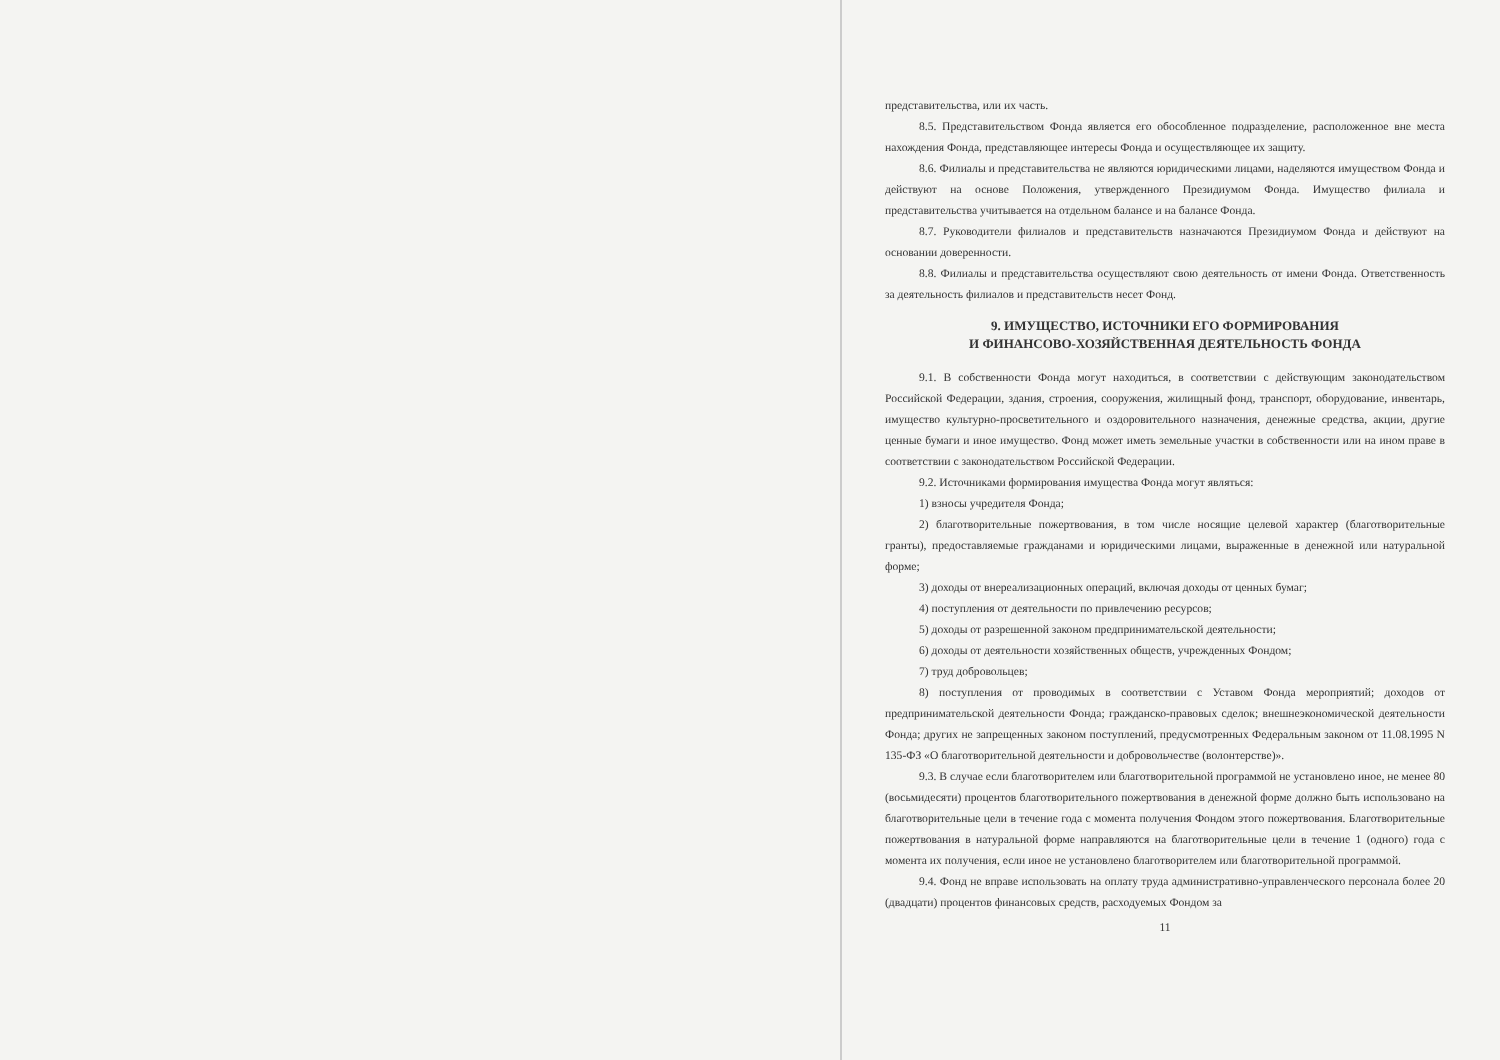представительства, или их часть.
8.5. Представительством Фонда является его обособленное подразделение, расположенное вне места нахождения Фонда, представляющее интересы Фонда и осуществляющее их защиту.
8.6. Филиалы и представительства не являются юридическими лицами, наделяются имуществом Фонда и действуют на основе Положения, утвержденного Президиумом Фонда. Имущество филиала и представительства учитывается на отдельном балансе и на балансе Фонда.
8.7. Руководители филиалов и представительств назначаются Президиумом Фонда и действуют на основании доверенности.
8.8. Филиалы и представительства осуществляют свою деятельность от имени Фонда. Ответственность за деятельность филиалов и представительств несет Фонд.
9. ИМУЩЕСТВО, ИСТОЧНИКИ ЕГО ФОРМИРОВАНИЯ
И ФИНАНСОВО-ХОЗЯЙСТВЕННАЯ ДЕЯТЕЛЬНОСТЬ ФОНДА
9.1. В собственности Фонда могут находиться, в соответствии с действующим законодательством Российской Федерации, здания, строения, сооружения, жилищный фонд, транспорт, оборудование, инвентарь, имущество культурно-просветительного и оздоровительного назначения, денежные средства, акции, другие ценные бумаги и иное имущество. Фонд может иметь земельные участки в собственности или на ином праве в соответствии с законодательством Российской Федерации.
9.2. Источниками формирования имущества Фонда могут являться:
1) взносы учредителя Фонда;
2) благотворительные пожертвования, в том числе носящие целевой характер (благотворительные гранты), предоставляемые гражданами и юридическими лицами, выраженные в денежной или натуральной форме;
3) доходы от внереализационных операций, включая доходы от ценных бумаг;
4) поступления от деятельности по привлечению ресурсов;
5) доходы от разрешенной законом предпринимательской деятельности;
6) доходы от деятельности хозяйственных обществ, учрежденных Фондом;
7) труд добровольцев;
8) поступления от проводимых в соответствии с Уставом Фонда мероприятий; доходов от предпринимательской деятельности Фонда; гражданско-правовых сделок; внешнеэкономической деятельности Фонда; других не запрещенных законом поступлений, предусмотренных Федеральным законом от 11.08.1995 N 135-ФЗ «О благотворительной деятельности и добровольчестве (волонтерстве)».
9.3. В случае если благотворителем или благотворительной программой не установлено иное, не менее 80 (восьмидесяти) процентов благотворительного пожертвования в денежной форме должно быть использовано на благотворительные цели в течение года с момента получения Фондом этого пожертвования. Благотворительные пожертвования в натуральной форме направляются на благотворительные цели в течение 1 (одного) года с момента их получения, если иное не установлено благотворителем или благотворительной программой.
9.4. Фонд не вправе использовать на оплату труда административно-управленческого персонала более 20 (двадцати) процентов финансовых средств, расходуемых Фондом за
11